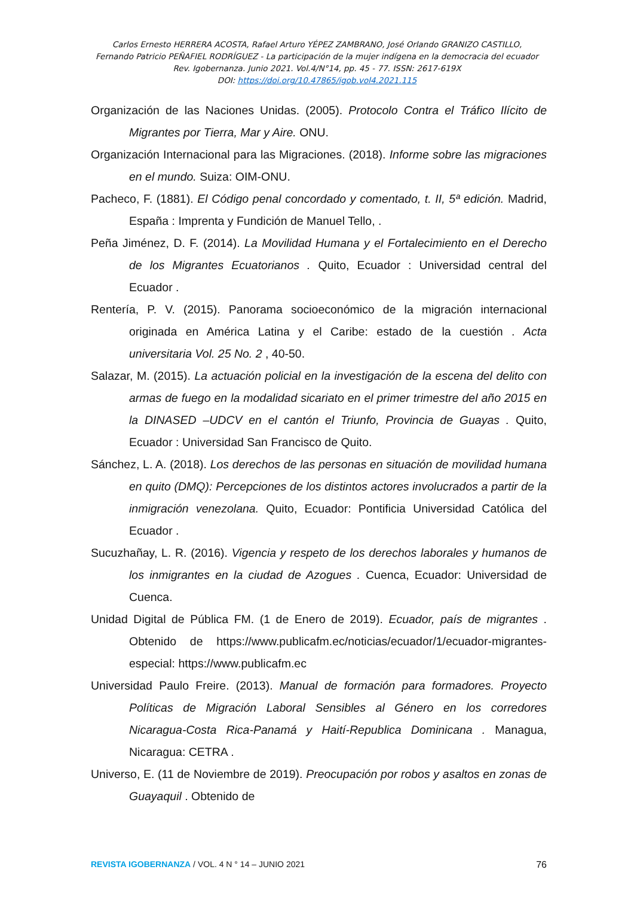Carlos Ernesto HERRERA ACOSTA, Rafael Arturo YÉPEZ ZAMBRANO, José Orlando GRANIZO CASTILLO,
Fernando Patricio PEÑAFIEL RODRÍGUEZ - La participación de la mujer indígena en la democracia del ecuador
Rev. Igobernanza. Junio 2021. Vol.4/N°14, pp. 45 - 77. ISSN: 2617-619X
DOI: https://doi.org/10.47865/igob.vol4.2021.115
Organización de las Naciones Unidas. (2005). Protocolo Contra el Tráfico Ilícito de Migrantes por Tierra, Mar y Aire. ONU.
Organización Internacional para las Migraciones. (2018). Informe sobre las migraciones en el mundo. Suiza: OIM-ONU.
Pacheco, F. (1881). El Código penal concordado y comentado, t. II, 5ª edición. Madrid, España : Imprenta y Fundición de Manuel Tello, .
Peña Jiménez, D. F. (2014). La Movilidad Humana y el Fortalecimiento en el Derecho de los Migrantes Ecuatorianos . Quito, Ecuador : Universidad central del Ecuador .
Rentería, P. V. (2015). Panorama socioeconómico de la migración internacional originada en América Latina y el Caribe: estado de la cuestión . Acta universitaria Vol. 25 No. 2 , 40-50.
Salazar, M. (2015). La actuación policial en la investigación de la escena del delito con armas de fuego en la modalidad sicariato en el primer trimestre del año 2015 en la DINASED –UDCV en el cantón el Triunfo, Provincia de Guayas . Quito, Ecuador : Universidad San Francisco de Quito.
Sánchez, L. A. (2018). Los derechos de las personas en situación de movilidad humana en quito (DMQ): Percepciones de los distintos actores involucrados a partir de la inmigración venezolana. Quito, Ecuador: Pontificia Universidad Católica del Ecuador .
Sucuzhañay, L. R. (2016). Vigencia y respeto de los derechos laborales y humanos de los inmigrantes en la ciudad de Azogues . Cuenca, Ecuador: Universidad de Cuenca.
Unidad Digital de Pública FM. (1 de Enero de 2019). Ecuador, país de migrantes . Obtenido de https://www.publicafm.ec/noticias/ecuador/1/ecuador-migrantes-especial: https://www.publicafm.ec
Universidad Paulo Freire. (2013). Manual de formación para formadores. Proyecto Políticas de Migración Laboral Sensibles al Género en los corredores Nicaragua-Costa Rica-Panamá y Haití-Republica Dominicana . Managua, Nicaragua: CETRA .
Universo, E. (11 de Noviembre de 2019). Preocupación por robos y asaltos en zonas de Guayaquil . Obtenido de
REVISTA IGOBERNANZA / VOL. 4 N ° 14 – JUNIO 2021 76